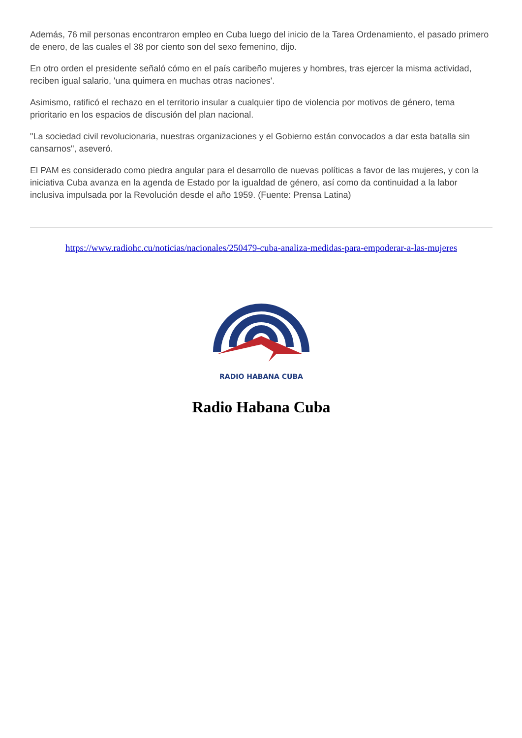Además, 76 mil personas encontraron empleo en Cuba luego del inicio de la Tarea Ordenamiento, el pasado primero de enero, de las cuales el 38 por ciento son del sexo femenino, dijo.
En otro orden el presidente señaló cómo en el país caribeño mujeres y hombres, tras ejercer la misma actividad, reciben igual salario, 'una quimera en muchas otras naciones'.
Asimismo, ratificó el rechazo en el territorio insular a cualquier tipo de violencia por motivos de género, tema prioritario en los espacios de discusión del plan nacional.
"La sociedad civil revolucionaria, nuestras organizaciones y el Gobierno están convocados a dar esta batalla sin cansarnos", aseveró.
El PAM es considerado como piedra angular para el desarrollo de nuevas políticas a favor de las mujeres, y con la iniciativa Cuba avanza en la agenda de Estado por la igualdad de género, así como da continuidad a la labor inclusiva impulsada por la Revolución desde el año 1959. (Fuente: Prensa Latina)
https://www.radiohc.cu/noticias/nacionales/250479-cuba-analiza-medidas-para-empoderar-a-las-mujeres
RADIO HABANA CUBA
Radio Habana Cuba